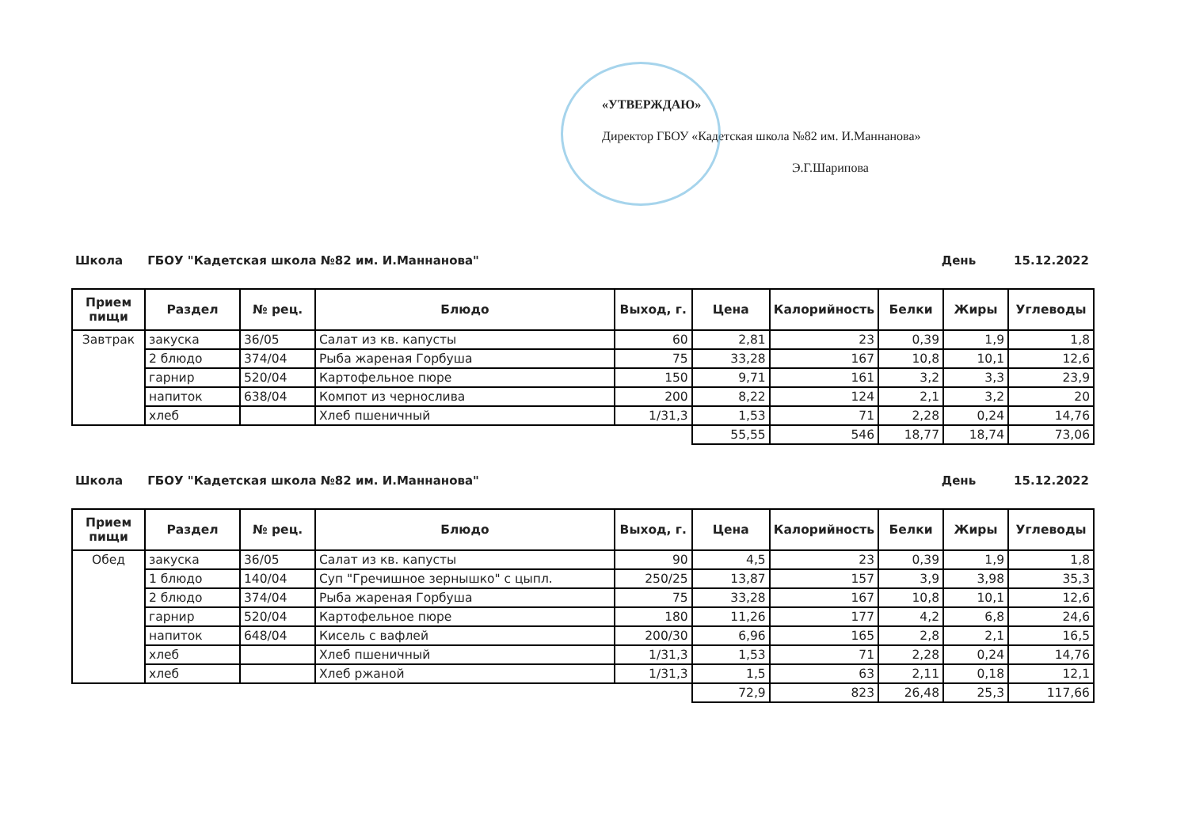«УТВЕРЖДАЮ»
Директор ГБОУ «Кадетская школа №82 им. И.Маннанова»
Э.Г.Шарипова
Школа ГБОУ "Кадетская школа №82 им. И.Маннанова" День 15.12.2022
| Прием пищи | Раздел | № рец. | Блюдо | Выход, г. | Цена | Калорийность | Белки | Жиры | Углеводы |
| --- | --- | --- | --- | --- | --- | --- | --- | --- | --- |
| Завтрак | закуска | 36/05 | Салат из кв. капусты | 60 | 2,81 | 23 | 0,39 | 1,9 | 1,8 |
| | 2 блюдо | 374/04 | Рыба жареная Горбуша | 75 | 33,28 | 167 | 10,8 | 10,1 | 12,6 |
| | гарнир | 520/04 | Картофельное пюре | 150 | 9,71 | 161 | 3,2 | 3,3 | 23,9 |
| | напиток | 638/04 | Компот из чернослива | 200 | 8,22 | 124 | 2,1 | 3,2 | 20 |
| | хлеб | | Хлеб пшеничный | 1/31,3 | 1,53 | 71 | 2,28 | 0,24 | 14,76 |
| | | | | | 55,55 | 546 | 18,77 | 18,74 | 73,06 |
Школа ГБОУ "Кадетская школа №82 им. И.Маннанова" День 15.12.2022
| Прием пищи | Раздел | № рец. | Блюдо | Выход, г. | Цена | Калорийность | Белки | Жиры | Углеводы |
| --- | --- | --- | --- | --- | --- | --- | --- | --- | --- |
| Обед | закуска | 36/05 | Салат из кв. капусты | 90 | 4,5 | 23 | 0,39 | 1,9 | 1,8 |
| | 1 блюдо | 140/04 | Суп "Гречишное зернышко" с цыпл. | 250/25 | 13,87 | 157 | 3,9 | 3,98 | 35,3 |
| | 2 блюдо | 374/04 | Рыба жареная Горбуша | 75 | 33,28 | 167 | 10,8 | 10,1 | 12,6 |
| | гарнир | 520/04 | Картофельное пюре | 180 | 11,26 | 177 | 4,2 | 6,8 | 24,6 |
| | напиток | 648/04 | Кисель с вафлей | 200/30 | 6,96 | 165 | 2,8 | 2,1 | 16,5 |
| | хлеб | | Хлеб пшеничный | 1/31,3 | 1,53 | 71 | 2,28 | 0,24 | 14,76 |
| | хлеб | | Хлеб ржаной | 1/31,3 | 1,5 | 63 | 2,11 | 0,18 | 12,1 |
| | | | | | 72,9 | 823 | 26,48 | 25,3 | 117,66 |